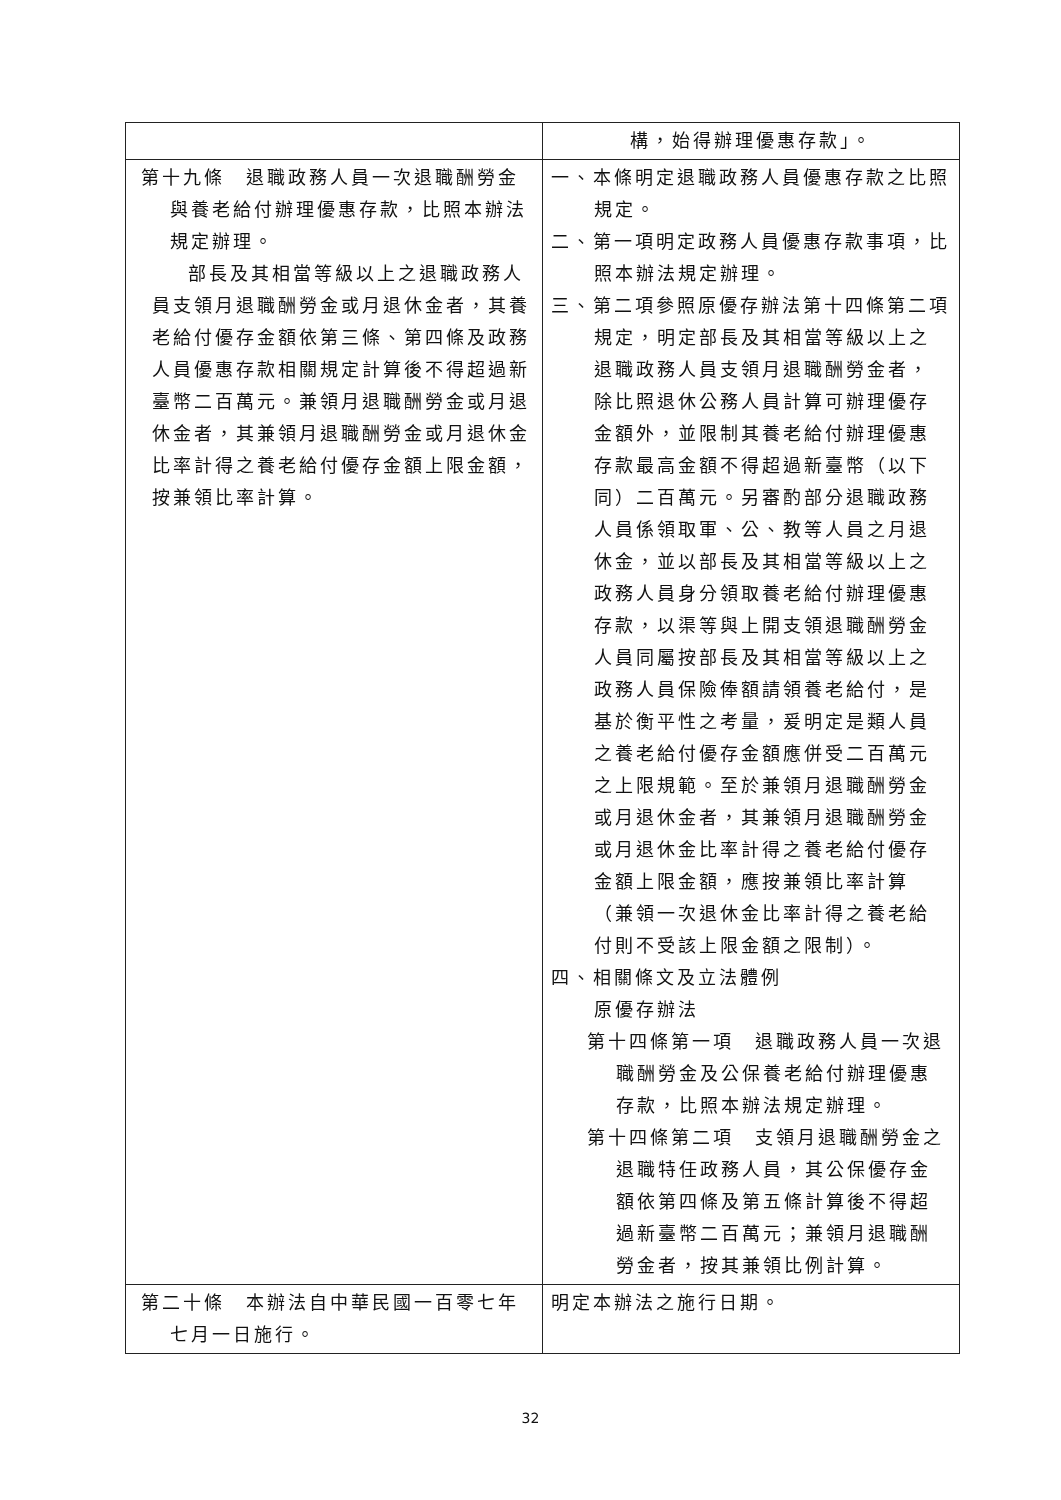| | 構，始得辦理優惠存款」。 |
| 第十九條 退職政務人員一次退職酬勞金與養老給付辦理優惠存款，比照本辦法規定辦理。 部長及其相當等級以上之退職政務人員支領月退職酬勞金或月退休金者，其養老給付優存金額依第三條、第四條及政務人員優惠存款相關規定計算後不得超過新臺幣二百萬元。兼領月退職酬勞金或月退休金者，其兼領月退職酬勞金或月退休金比率計得之養老給付優存金額上限金額，按兼領比率計算。 | 一、本條明定退職政務人員優惠存款之比照規定。 二、第一項明定政務人員優惠存款事項，比照本辦法規定辦理。 三、第二項參照原優存辦法第十四條第二項規定，明定部長及其相當等級以上之退職政務人員支領月退職酬勞金者，除比照退休公務人員計算可辦理優存金額外，並限制其養老給付辦理優惠存款最高金額不得超過新臺幣（以下同）二百萬元。另審酌部分退職政務人員係領取軍、公、教等人員之月退休金，並以部長及其相當等級以上之政務人員身分領取養老給付辦理優惠存款，以渠等與上開支領退職酬勞金人員同屬按部長及其相當等級以上之政務人員保險俸額請領養老給付，是基於衡平性之考量，爰明定是類人員之養老給付優存金額應併受二百萬元之上限規範。至於兼領月退職酬勞金或月退休金者，其兼領月退職酬勞金或月退休金比率計得之養老給付優存金額上限金額，應按兼領比率計算（兼領一次退休金比率計得之養老給付則不受該上限金額之限制）。 四、相關條文及立法體例 原優存辦法 第十四條第一項 退職政務人員一次退職酬勞金及公保養老給付辦理優惠存款，比照本辦法規定辦理。 第十四條第二項 支領月退職酬勞金之退職特任政務人員，其公保優存金額依第四條及第五條計算後不得超過新臺幣二百萬元；兼領月退職酬勞金者，按其兼領比例計算。 |
| 第二十條 本辦法自中華民國一百零七年七月一日施行。 | 明定本辦法之施行日期。 |
32